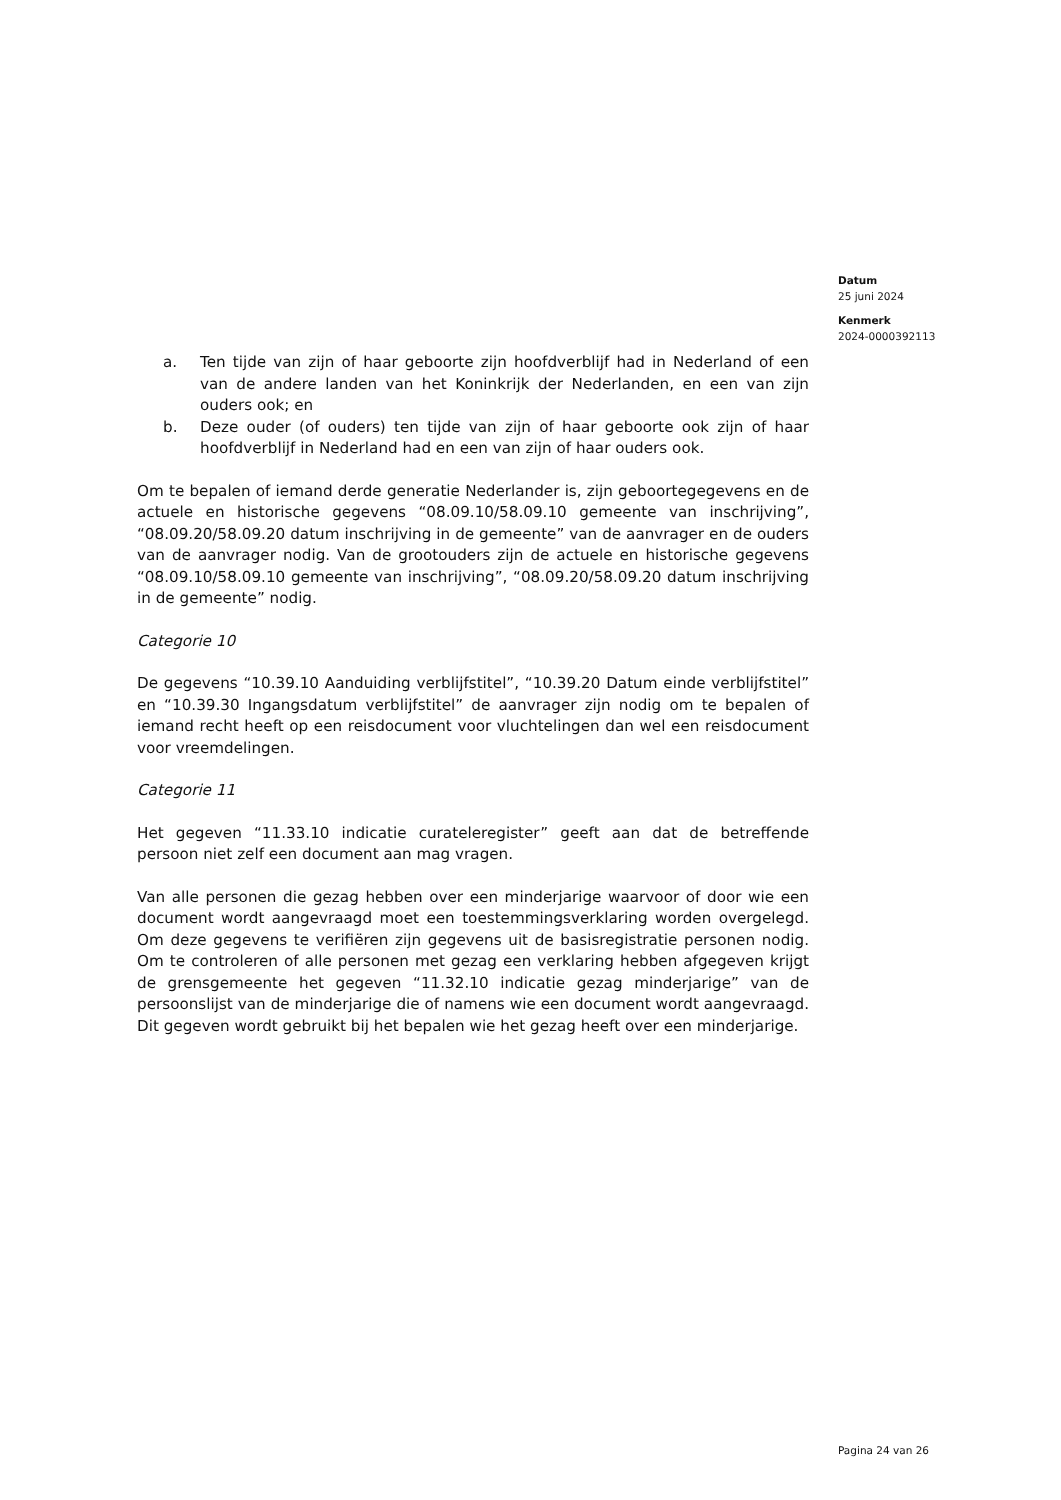Datum
25 juni 2024
Kenmerk
2024-0000392113
a. Ten tijde van zijn of haar geboorte zijn hoofdverblijf had in Nederland of een van de andere landen van het Koninkrijk der Nederlanden, en een van zijn ouders ook; en
b. Deze ouder (of ouders) ten tijde van zijn of haar geboorte ook zijn of haar hoofdverblijf in Nederland had en een van zijn of haar ouders ook.
Om te bepalen of iemand derde generatie Nederlander is, zijn geboortegegevens en de actuele en historische gegevens “08.09.10/58.09.10 gemeente van inschrijving”, “08.09.20/58.09.20 datum inschrijving in de gemeente” van de aanvrager en de ouders van de aanvrager nodig. Van de grootouders zijn de actuele en historische gegevens “08.09.10/58.09.10 gemeente van inschrijving”, “08.09.20/58.09.20 datum inschrijving in de gemeente” nodig.
Categorie 10
De gegevens “10.39.10 Aanduiding verblijfstitel”, “10.39.20 Datum einde verblijfstitel” en “10.39.30 Ingangsdatum verblijfstitel” de aanvrager zijn nodig om te bepalen of iemand recht heeft op een reisdocument voor vluchtelingen dan wel een reisdocument voor vreemdelingen.
Categorie 11
Het gegeven “11.33.10 indicatie curateleregister” geeft aan dat de betreffende persoon niet zelf een document aan mag vragen.
Van alle personen die gezag hebben over een minderjarige waarvoor of door wie een document wordt aangevraagd moet een toestemmingsverklaring worden overgelegd. Om deze gegevens te verifiëren zijn gegevens uit de basisregistratie personen nodig. Om te controleren of alle personen met gezag een verklaring hebben afgegeven krijgt de grensgemeente het gegeven “11.32.10 indicatie gezag minderjarige” van de persoonslijst van de minderjarige die of namens wie een document wordt aangevraagd. Dit gegeven wordt gebruikt bij het bepalen wie het gezag heeft over een minderjarige.
Pagina 24 van 26